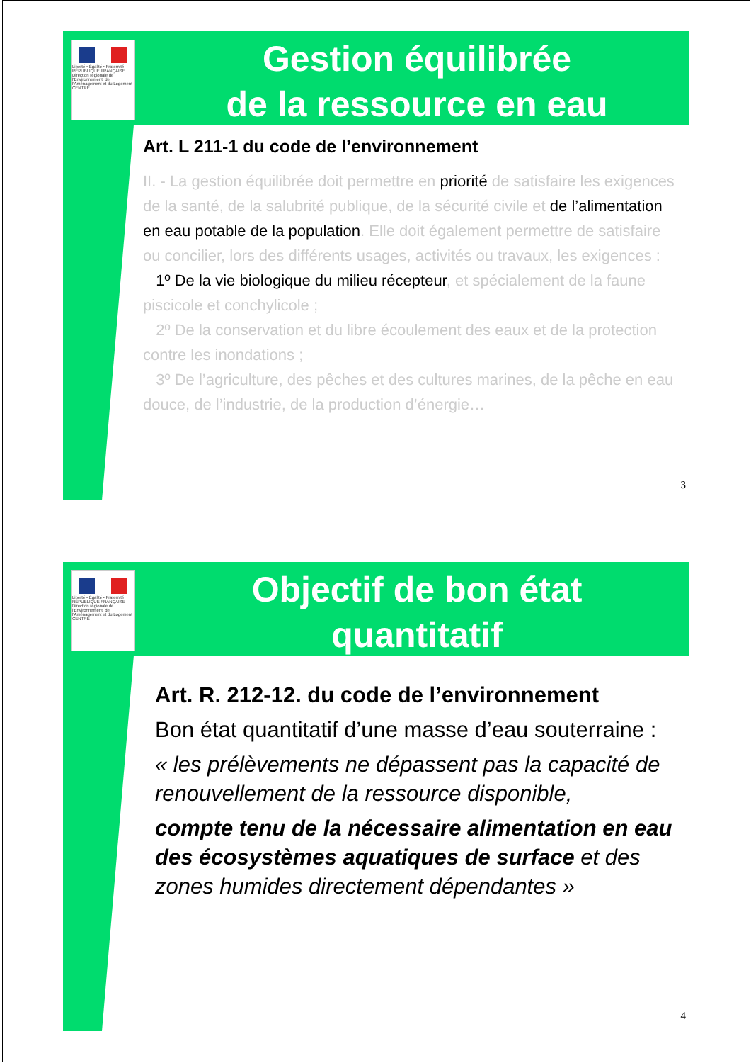Liberté • Égalité • Fraternité
RÉPUBLIQUE FRANÇAISE
Direction régionale de l'Environnement, de l'Aménagement et du Logement
CENTRE
Gestion équilibrée
de la ressource en eau
Art. L 211-1 du code de l’environnement
II. - La gestion équilibrée doit permettre en priorité de satisfaire les exigences de la santé, de la salubrité publique, de la sécurité civile et de l’alimentation en eau potable de la population. Elle doit également permettre de satisfaire ou concilier, lors des différents usages, activités ou travaux, les exigences :
1º De la vie biologique du milieu récepteur, et spécialement de la faune piscicole et conchylicole ;
2º De la conservation et du libre écoulement des eaux et de la protection contre les inondations ;
3º De l’agriculture, des pêches et des cultures marines, de la pêche en eau douce, de l’industrie, de la production d’énergie…
3
Liberté • Égalité • Fraternité
RÉPUBLIQUE FRANÇAISE
Direction régionale de l'Environnement, de l'Aménagement et du Logement
CENTRE
Objectif de bon état
quantitatif
Art. R. 212-12. du code de l’environnement
Bon état quantitatif d’une masse d’eau souterraine :
« les prélèvements ne dépassent pas la capacité de renouvellement de la ressource disponible,
compte tenu de la nécessaire alimentation en eau des écosystèmes aquatiques de surface et des zones humides directement dépendantes »
4